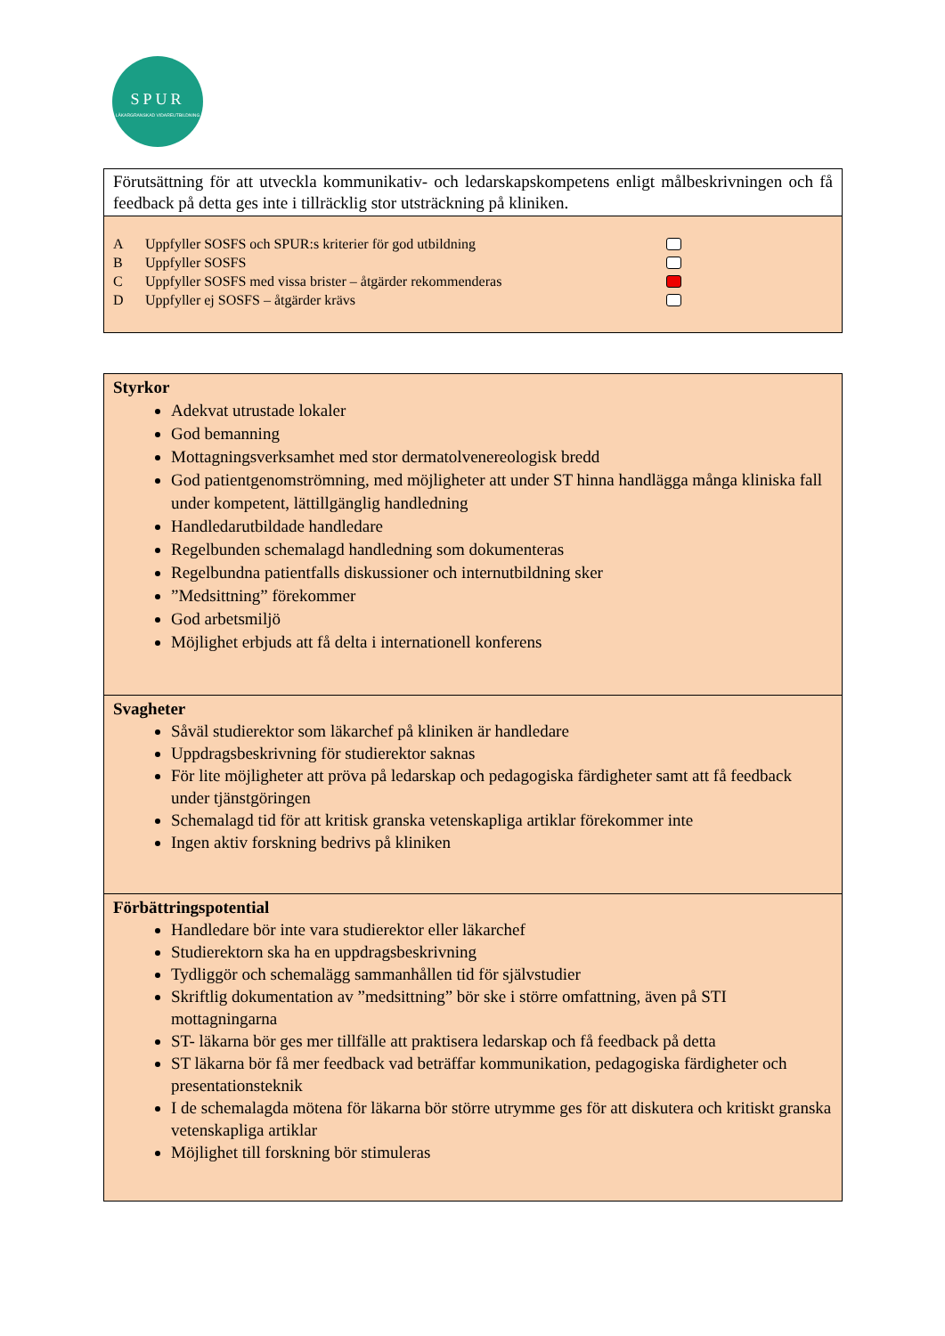SPUR
LÄKARGRANSKAD VIDAREUTBILDNING
Förutsättning för att utveckla kommunikativ- och ledarskapskompetens enligt målbeskrivningen och få feedback på detta ges inte i tillräcklig stor utsträckning på kliniken.
A Uppfyller SOSFS och SPUR:s kriterier för god utbildning
B Uppfyller SOSFS
C Uppfyller SOSFS med vissa brister – åtgärder rekommenderas
D Uppfyller ej SOSFS – åtgärder krävs
Styrkor
Adekvat utrustade lokaler
God bemanning
Mottagningsverksamhet med stor dermatolvenereologisk bredd
God patientgenomströmning, med möjligheter att under ST hinna handlägga många kliniska fall under kompetent, lättillgänglig handledning
Handledarutbildade handledare
Regelbunden schemalagd handledning som dokumenteras
Regelbundna patientfalls diskussioner och internutbildning sker
”Medsittning” förekommer
God arbetsmiljö
Möjlighet erbjuds att få delta i internationell konferens
Svagheter
Såväl studierektor som läkarchef på kliniken är handledare
Uppdragsbeskrivning för studierektor saknas
För lite möjligheter att pröva på ledarskap och pedagogiska färdigheter samt att få feedback under tjänstgöringen
Schemalagd tid för att kritisk granska vetenskapliga artiklar förekommer inte
Ingen aktiv forskning bedrivs på kliniken
Förbättringspotential
Handledare bör inte vara studierektor eller läkarchef
Studierektorn ska ha en uppdragsbeskrivning
Tydliggör och schemalägg sammanhållen tid för självstudier
Skriftlig dokumentation av ”medsittning” bör ske i större omfattning, även på STI mottagningarna
ST- läkarna bör ges mer tillfälle att praktisera ledarskap och få feedback på detta
ST läkarna bör få mer feedback vad beträffar kommunikation, pedagogiska färdigheter och presentationsteknik
I de schemalagda mötena för läkarna bör större utrymme ges för att diskutera och kritiskt granska vetenskapliga artiklar
Möjlighet till forskning bör stimuleras